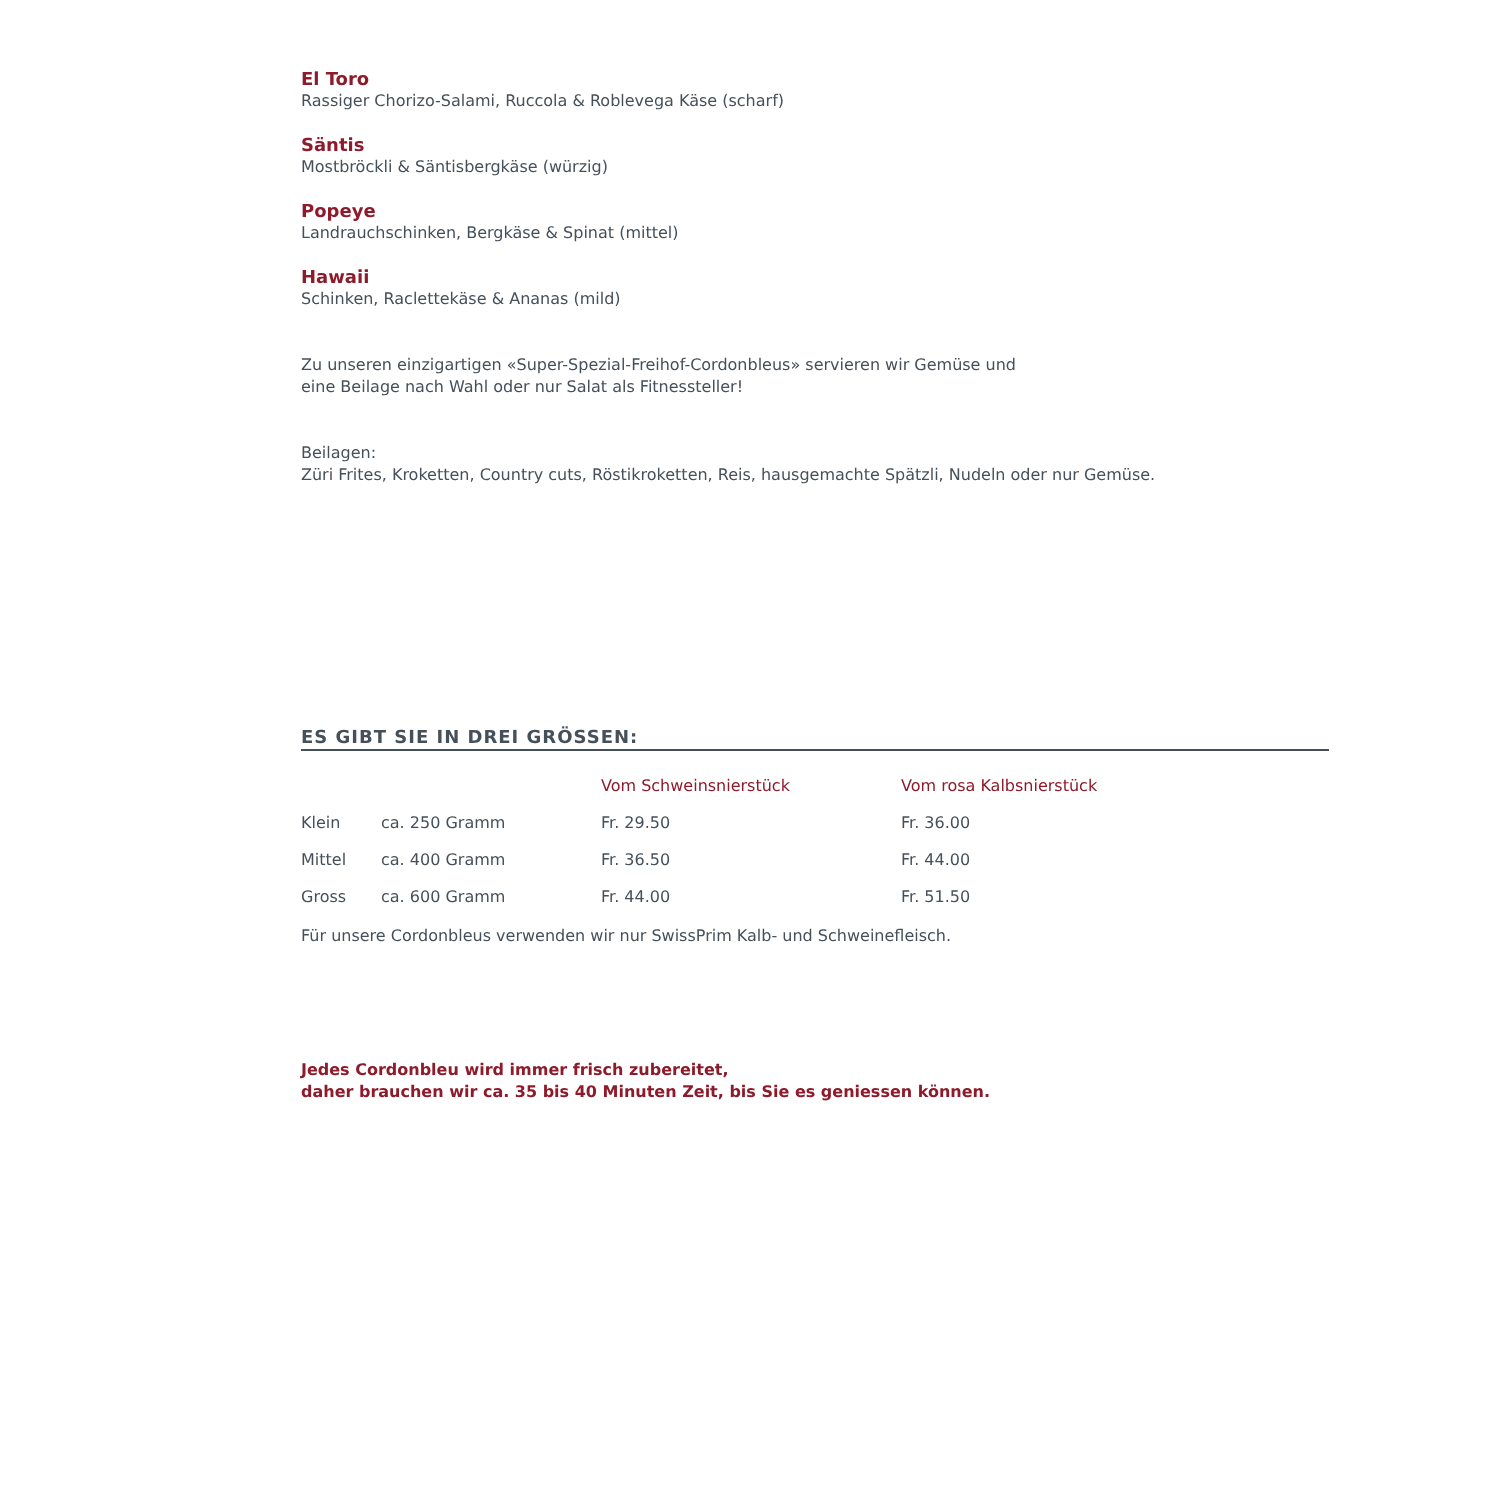El Toro
Rassiger Chorizo-Salami, Ruccola & Roblevega Käse (scharf)
Säntis
Mostbröckli & Säntisbergkäse (würzig)
Popeye
Landrauchschinken, Bergkäse & Spinat (mittel)
Hawaii
Schinken, Raclettekäse & Ananas (mild)
Zu unseren einzigartigen «Super-Spezial-Freihof-Cordonbleus» servieren wir Gemüse und
eine Beilage nach Wahl oder nur Salat als Fitnessteller!
Beilagen:
Züri Frites, Kroketten, Country cuts, Röstikroketten, Reis, hausgemachte Spätzli, Nudeln oder nur Gemüse.
ES GIBT SIE IN DREI GRÖSSEN:
| | | Vom Schweinsnierstück | Vom rosa Kalbsnierstück |
| --- | --- | --- | --- |
| Klein | ca. 250 Gramm | Fr. 29.50 | Fr. 36.00 |
| Mittel | ca. 400 Gramm | Fr. 36.50 | Fr. 44.00 |
| Gross | ca. 600 Gramm | Fr. 44.00 | Fr. 51.50 |
Für unsere Cordonbleus verwenden wir nur SwissPrim Kalb- und Schweinefleisch.
Jedes Cordonbleu wird immer frisch zubereitet,
daher brauchen wir ca. 35 bis 40 Minuten Zeit, bis Sie es geniessen können.